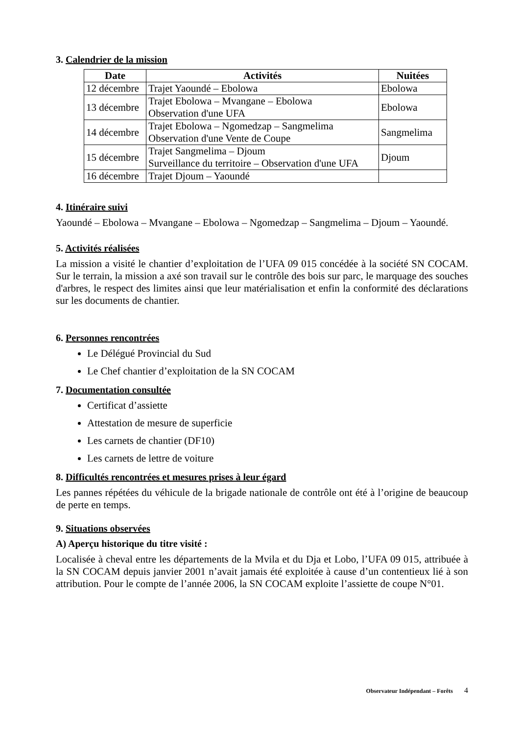3. Calendrier de la mission
| Date | Activités | Nuitées |
| --- | --- | --- |
| 12 décembre | Trajet Yaoundé – Ebolowa | Ebolowa |
| 13 décembre | Trajet Ebolowa – Mvangane – Ebolowa Observation d'une UFA | Ebolowa |
| 14 décembre | Trajet Ebolowa – Ngomedzap – Sangmelima Observation d'une Vente de Coupe | Sangmelima |
| 15 décembre | Trajet Sangmelima – Djoum Surveillance du territoire – Observation d'une UFA | Djoum |
| 16 décembre | Trajet Djoum – Yaoundé | |
4. Itinéraire suivi
Yaoundé – Ebolowa – Mvangane – Ebolowa – Ngomedzap – Sangmelima – Djoum – Yaoundé.
5. Activités réalisées
La mission a visité le chantier d’exploitation de l’UFA 09 015 concédée à la société SN COCAM. Sur le terrain, la mission a axé son travail sur le contrôle des bois sur parc, le marquage des souches d'arbres, le respect des limites ainsi que leur matérialisation et enfin la conformité des déclarations sur les documents de chantier.
6. Personnes rencontrées
Le Délégué Provincial du Sud
Le Chef chantier d’exploitation de la SN COCAM
7. Documentation consultée
Certificat d’assiette
Attestation de mesure de superficie
Les carnets de chantier (DF10)
Les carnets de lettre de voiture
8. Difficultés rencontrées et mesures prises à leur égard
Les pannes répétées du véhicule de la brigade nationale de contrôle ont été à l’origine de beaucoup de perte en temps.
9. Situations observées
A) Aperçu historique du titre visité :
Localisée à cheval entre les départements de la Mvila et du Dja et Lobo, l’UFA 09 015, attribuée à la SN COCAM depuis janvier 2001 n’avait jamais été exploitée à cause d’un contentieux lié à son attribution. Pour le compte de l’année 2006, la SN COCAM exploite l’assiette de coupe N°01.
Observateur Indépendant – Forêts 4